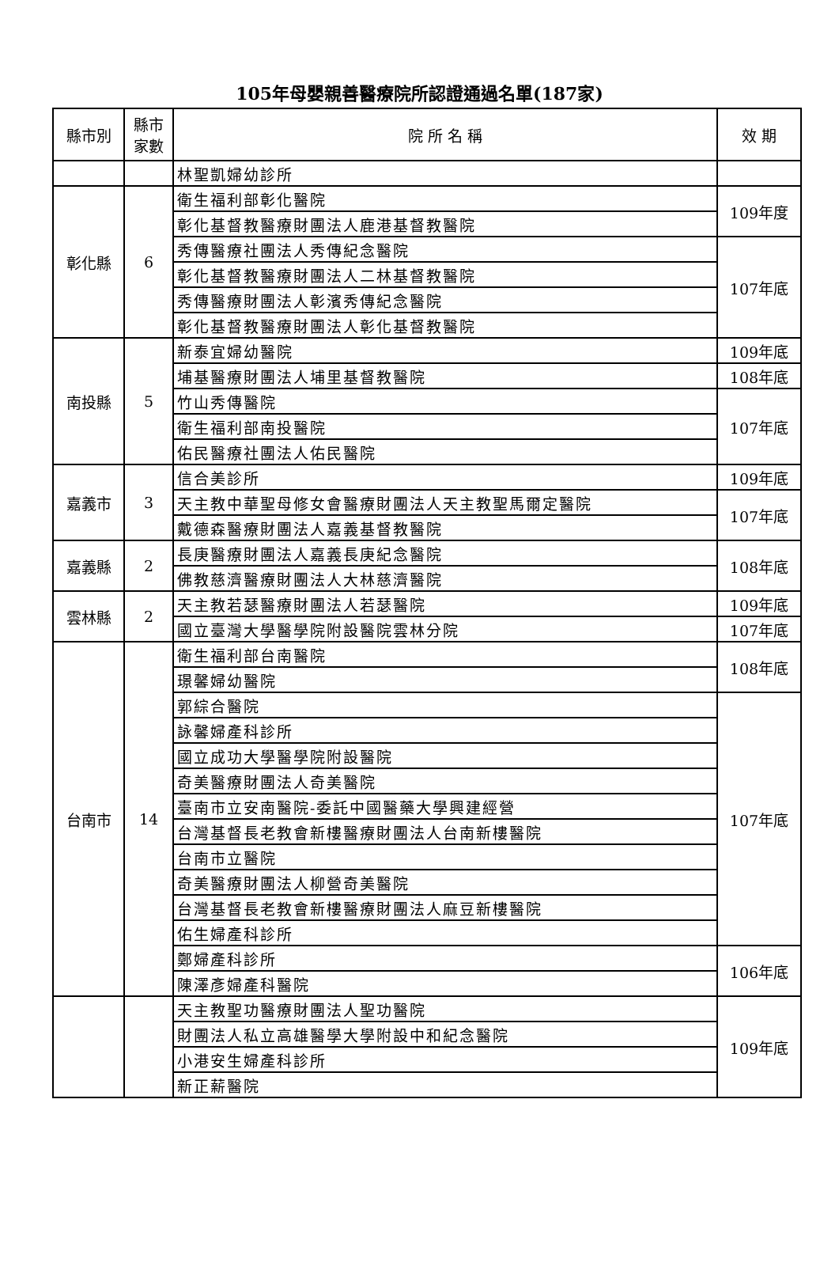105年母嬰親善醫療院所認證通過名單(187家)
| 縣市別 | 縣市 家數 | 院 所 名 稱 | 效 期 |
| --- | --- | --- | --- |
| | | 林聖凱婦幼診所 | |
| 彰化縣 | 6 | 衛生福利部彰化醫院 | 109年度 |
| | | 彰化基督教醫療財團法人鹿港基督教醫院 | |
| | | 秀傳醫療社團法人秀傳紀念醫院 | 107年底 |
| | | 彰化基督教醫療財團法人二林基督教醫院 | |
| | | 秀傳醫療財團法人彰濱秀傳紀念醫院 | |
| | | 彰化基督教醫療財團法人彰化基督教醫院 | |
| 南投縣 | 5 | 新泰宜婦幼醫院 | 109年底 |
| | | 埔基醫療財團法人埔里基督教醫院 | 108年底 |
| | | 竹山秀傳醫院 | 107年底 |
| | | 衛生福利部南投醫院 | |
| | | 佑民醫療社團法人佑民醫院 | |
| 嘉義市 | 3 | 信合美診所 | 109年底 |
| | | 天主教中華聖母修女會醫療財團法人天主教聖馬爾定醫院 | 107年底 |
| | | 戴德森醫療財團法人嘉義基督教醫院 | |
| 嘉義縣 | 2 | 長庚醫療財團法人嘉義長庚紀念醫院 | 108年底 |
| | | 佛教慈濟醫療財團法人大林慈濟醫院 | |
| 雲林縣 | 2 | 天主教若瑟醫療財團法人若瑟醫院 | 109年底 |
| | | 國立臺灣大學醫學院附設醫院雲林分院 | 107年底 |
| 台南市 | 14 | 衛生福利部台南醫院 | 108年底 |
| | | 璟馨婦幼醫院 | |
| | | 郭綜合醫院 | 107年底 |
| | | 詠馨婦產科診所 | |
| | | 國立成功大學醫學院附設醫院 | |
| | | 奇美醫療財團法人奇美醫院 | |
| | | 臺南市立安南醫院-委託中國醫藥大學興建經營 | |
| | | 台灣基督長老教會新樓醫療財團法人台南新樓醫院 | |
| | | 台南市立醫院 | |
| | | 奇美醫療財團法人柳營奇美醫院 | |
| | | 台灣基督長老教會新樓醫療財團法人麻豆新樓醫院 | |
| | | 佑生婦產科診所 | |
| | | 鄭婦產科診所 | 106年底 |
| | | 陳澤彥婦產科醫院 | |
| | | 天主教聖功醫療財團法人聖功醫院 | 109年底 |
| | | 財團法人私立高雄醫學大學附設中和紀念醫院 | |
| | | 小港安生婦產科診所 | |
| | | 新正薪醫院 | |